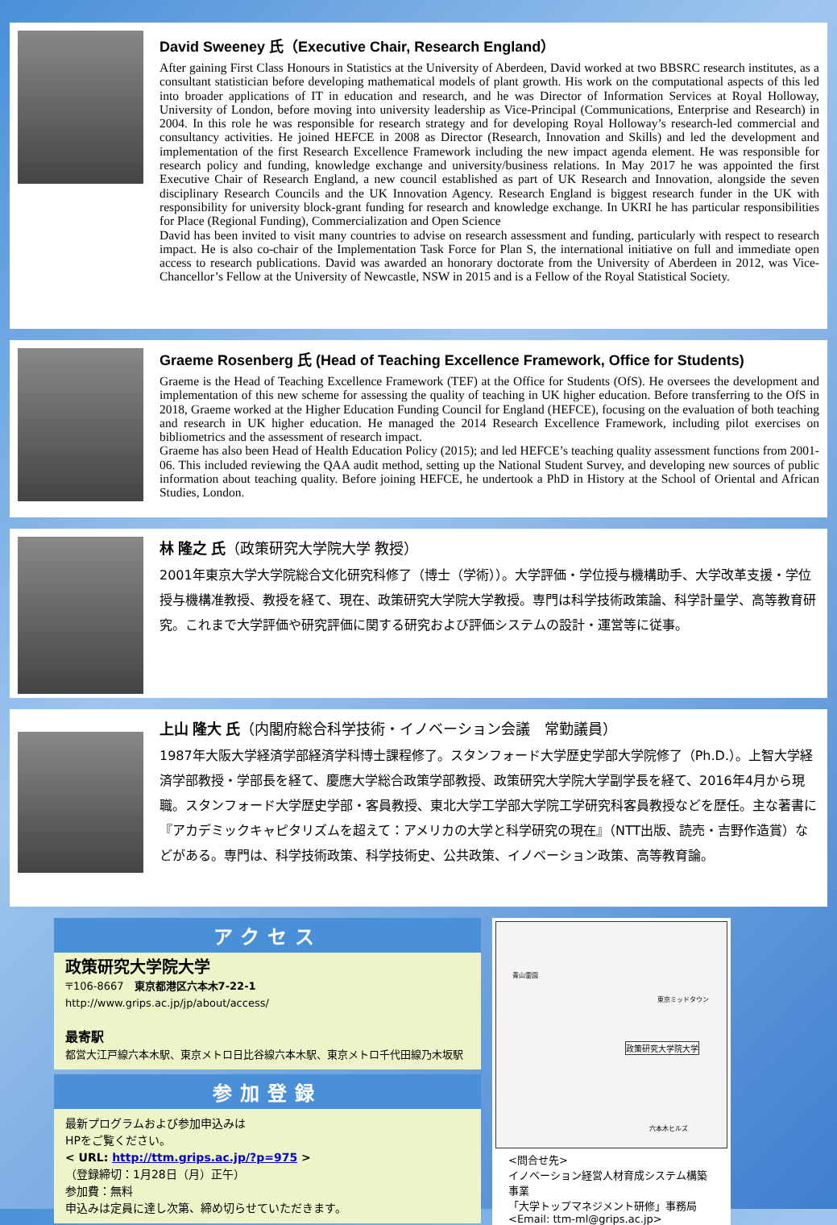David Sweeney 氏（Executive Chair, Research England）
After gaining First Class Honours in Statistics at the University of Aberdeen, David worked at two BBSRC research institutes, as a consultant statistician before developing mathematical models of plant growth. His work on the computational aspects of this led into broader applications of IT in education and research, and he was Director of Information Services at Royal Holloway, University of London, before moving into university leadership as Vice-Principal (Communications, Enterprise and Research) in 2004. In this role he was responsible for research strategy and for developing Royal Holloway’s research-led commercial and consultancy activities. He joined HEFCE in 2008 as Director (Research, Innovation and Skills) and led the development and implementation of the first Research Excellence Framework including the new impact agenda element. He was responsible for research policy and funding, knowledge exchange and university/business relations. In May 2017 he was appointed the first Executive Chair of Research England, a new council established as part of UK Research and Innovation, alongside the seven disciplinary Research Councils and the UK Innovation Agency. Research England is biggest research funder in the UK with responsibility for university block-grant funding for research and knowledge exchange. In UKRI he has particular responsibilities for Place (Regional Funding), Commercialization and Open Science
David has been invited to visit many countries to advise on research assessment and funding, particularly with respect to research impact. He is also co-chair of the Implementation Task Force for Plan S, the international initiative on full and immediate open access to research publications. David was awarded an honorary doctorate from the University of Aberdeen in 2012, was Vice-Chancellor’s Fellow at the University of Newcastle, NSW in 2015 and is a Fellow of the Royal Statistical Society.
Graeme Rosenberg 氏 (Head of Teaching Excellence Framework, Office for Students)
Graeme is the Head of Teaching Excellence Framework (TEF) at the Office for Students (OfS). He oversees the development and implementation of this new scheme for assessing the quality of teaching in UK higher education. Before transferring to the OfS in 2018, Graeme worked at the Higher Education Funding Council for England (HEFCE), focusing on the evaluation of both teaching and research in UK higher education. He managed the 2014 Research Excellence Framework, including pilot exercises on bibliometrics and the assessment of research impact.
Graeme has also been Head of Health Education Policy (2015); and led HEFCE’s teaching quality assessment functions from 2001-06. This included reviewing the QAA audit method, setting up the National Student Survey, and developing new sources of public information about teaching quality. Before joining HEFCE, he undertook a PhD in History at the School of Oriental and African Studies, London.
林 隆之 氏（政策研究大学院大学 教授）
2001年東京大学大学院総合文化研究科修了（博士（学術））。大学評価・学位授与機構助手、大学改革支援・学位授与機構准教授、教授を経て、現在、政策研究大学院大学教授。専門は科学技術政策論、科学計量学、高等教育研究。これまで大学評価や研究評価に関する研究および評価システムの設計・運営等に従事。
上山 隆大 氏（内閣府総合科学技術・イノベーション会議　常勤議員）
1987年大阪大学経済学部経済学科博士課程修了。スタンフォード大学歴史学部大学院修了（Ph.D.）。上智大学経済学部教授・学部長を経て、慶應大学総合政策学部教授、政策研究大学院大学副学長を経て、2016年4月から現職。スタンフォード大学歴史学部・客員教授、東北大学工学部大学院工学研究科客員教授などを歴任。主な著書に『アカデミックキャピタリズムを超えて：アメリカの大学と科学研究の現在』（NTT出版、読売・吉野作造賞）などがある。専門は、科学技術政策、科学技術史、公共政策、イノベーション政策、高等教育論。
アクセス
政策研究大学院大学
〒106-8667　東京都港区六本木7-22-1
http://www.grips.ac.jp/jp/about/access/
最寄駅
都営大江戸線六本木駅、東京メトロ日比谷線六本木駅、東京メトロ千代田線乃木坂駅
参加登録
最新プログラムおよび参加申込みは
HPをご覧ください。
< URL: http://ttm.grips.ac.jp/?p=975 >
（登録締切：1月28日（月）正午）
参加費：無料
申込みは定員に達し次第、締め切らせていただきます。
政策研究大学院大学
青山霊園
東京ミッドタウン
六本木ヒルズ
<問合せ先>
イノベーション経営人材育成システム構築事業
「大学トップマネジメント研修」事務局
<Email: ttm-ml@grips.ac.jp>